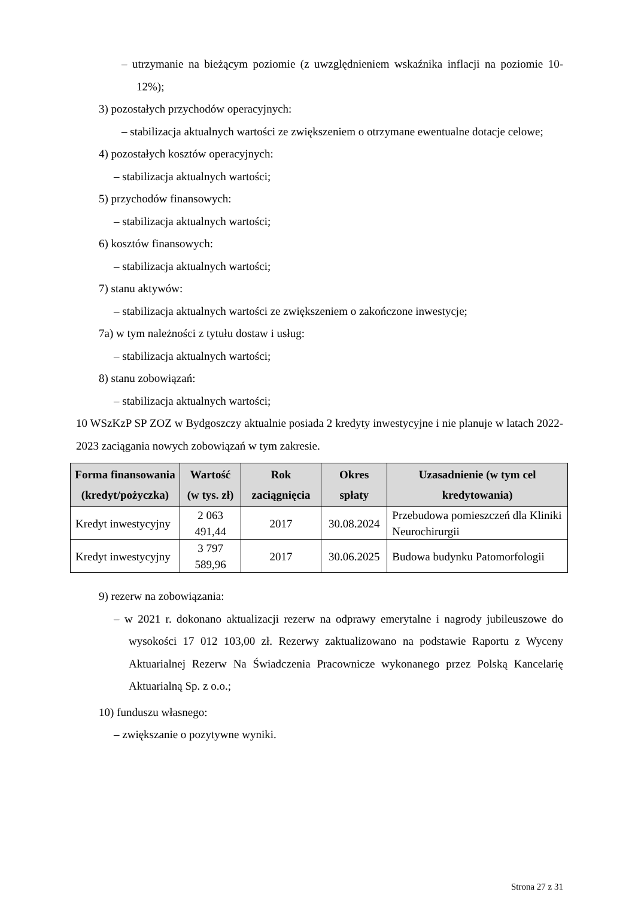– utrzymanie na bieżącym poziomie (z uwzględnieniem wskaźnika inflacji na poziomie 10-12%);
3) pozostałych przychodów operacyjnych:
– stabilizacja aktualnych wartości ze zwiększeniem o otrzymane ewentualne dotacje celowe;
4) pozostałych kosztów operacyjnych:
– stabilizacja aktualnych wartości;
5) przychodów finansowych:
– stabilizacja aktualnych wartości;
6) kosztów finansowych:
– stabilizacja aktualnych wartości;
7) stanu aktywów:
– stabilizacja aktualnych wartości ze zwiększeniem o zakończone inwestycje;
7a) w tym należności z tytułu dostaw i usług:
– stabilizacja aktualnych wartości;
8) stanu zobowiązań:
– stabilizacja aktualnych wartości;
10 WSzKzP SP ZOZ w Bydgoszczy aktualnie posiada 2 kredyty inwestycyjne i nie planuje w latach 2022-2023 zaciągania nowych zobowiązań w tym zakresie.
| Forma finansowania (kredyt/pożyczka) | Wartość (w tys. zł) | Rok zaciągnięcia | Okres spłaty | Uzasadnienie (w tym cel kredytowania) |
| --- | --- | --- | --- | --- |
| Kredyt inwestycyjny | 2 063 491,44 | 2017 | 30.08.2024 | Przebudowa pomieszczeń dla Kliniki Neurochirurgii |
| Kredyt inwestycyjny | 3 797 589,96 | 2017 | 30.06.2025 | Budowa budynku Patomorfologii |
9) rezerw na zobowiązania:
– w 2021 r. dokonano aktualizacji rezerw na odprawy emerytalne i nagrody jubileuszowe do wysokości 17 012 103,00 zł. Rezerwy zaktualizowano na podstawie Raportu z Wyceny Aktuarialnej Rezerw Na Świadczenia Pracownicze wykonanego przez Polską Kancelarię Aktuarialną Sp. z o.o.;
10) funduszu własnego:
– zwiększanie o pozytywne wyniki.
Strona 27 z 31